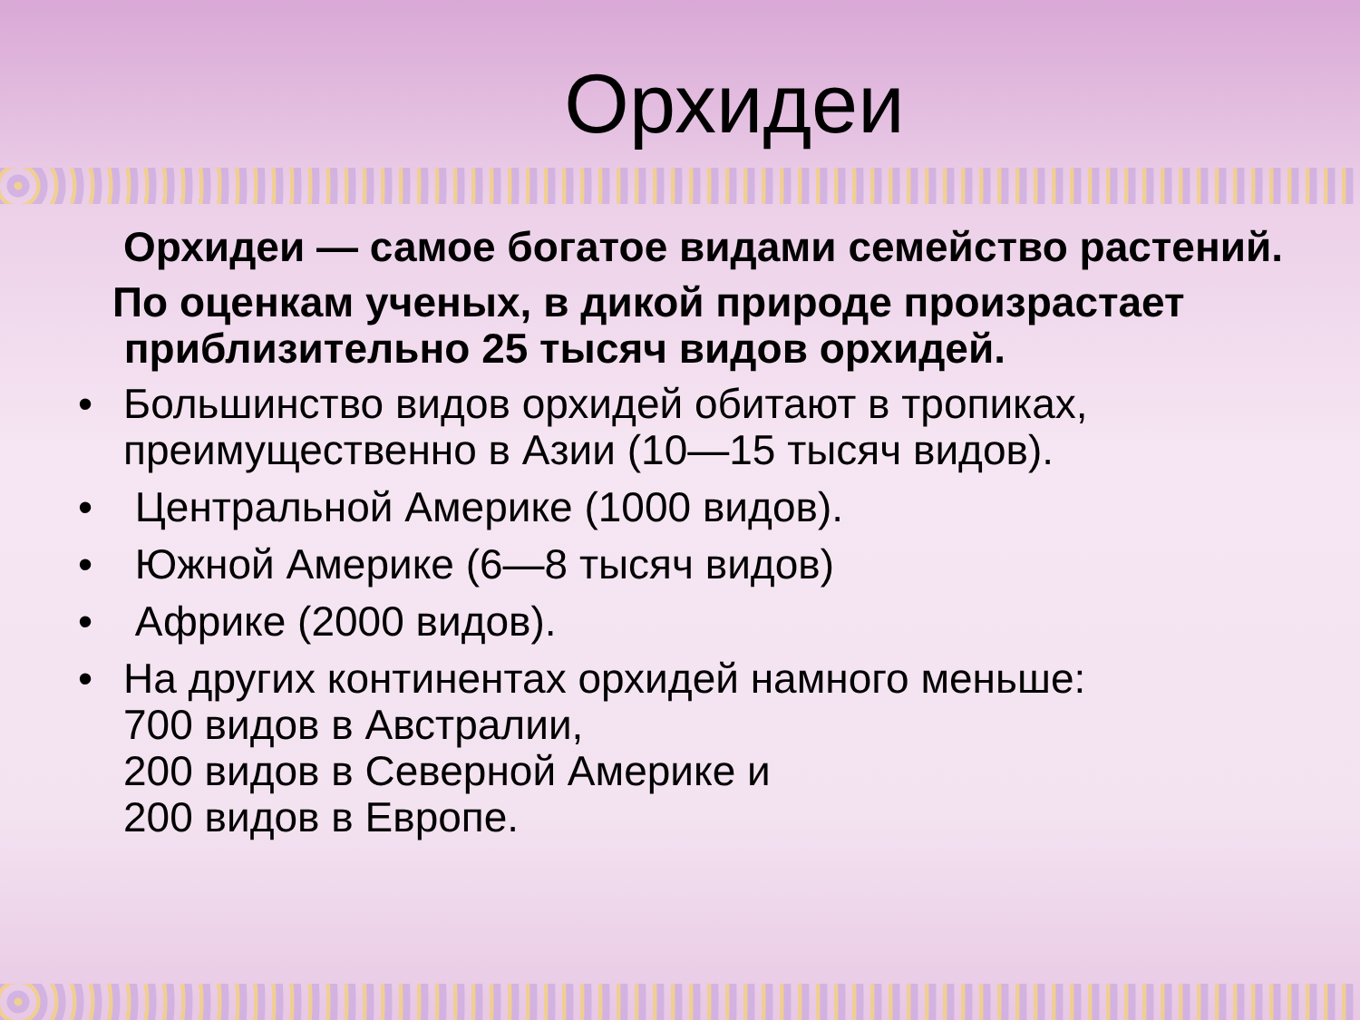Орхидеи
Орхидеи — самое богатое видами семейство растений.
По оценкам ученых, в дикой природе произрастает
приблизительно 25 тысяч видов орхидей.
• Большинство видов орхидей обитают в тропиках, преимущественно в Азии (10—15 тысяч видов).
• Центральной Америке (1000 видов).
• Южной Америке (6—8 тысяч видов)
• Африке (2000 видов).
• На других континентах орхидей намного меньше:
700 видов в Австралии,
200 видов в Северной Америке и
200 видов в Европе.